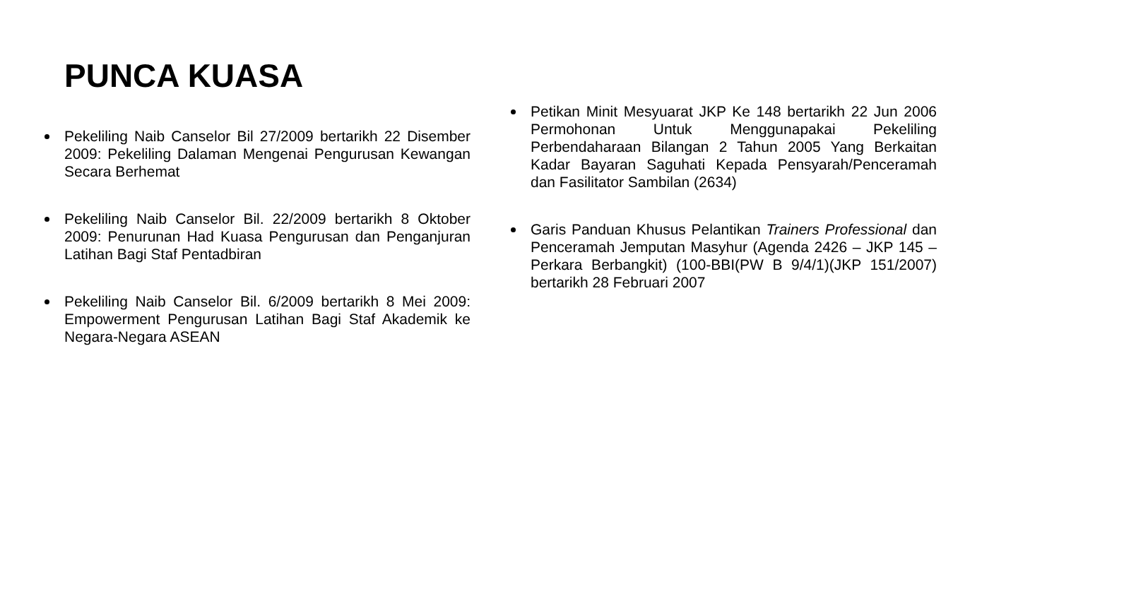PUNCA KUASA
Pekeliling Naib Canselor Bil 27/2009 bertarikh 22 Disember 2009: Pekeliling Dalaman Mengenai Pengurusan Kewangan Secara Berhemat
Pekeliling Naib Canselor Bil. 22/2009 bertarikh 8 Oktober 2009: Penurunan Had Kuasa Pengurusan dan Penganjuran Latihan Bagi Staf Pentadbiran
Pekeliling Naib Canselor Bil. 6/2009 bertarikh 8 Mei 2009: Empowerment Pengurusan Latihan Bagi Staf Akademik ke Negara-Negara ASEAN
Petikan Minit Mesyuarat JKP Ke 148 bertarikh 22 Jun 2006 Permohonan Untuk Menggunapakai Pekeliling Perbendaharaan Bilangan 2 Tahun 2005 Yang Berkaitan Kadar Bayaran Saguhati Kepada Pensyarah/Penceramah dan Fasilitator Sambilan (2634)
Garis Panduan Khusus Pelantikan Trainers Professional dan Penceramah Jemputan Masyhur (Agenda 2426 – JKP 145 – Perkara Berbangkit) (100-BBI(PW B 9/4/1)(JKP 151/2007) bertarikh 28 Februari 2007